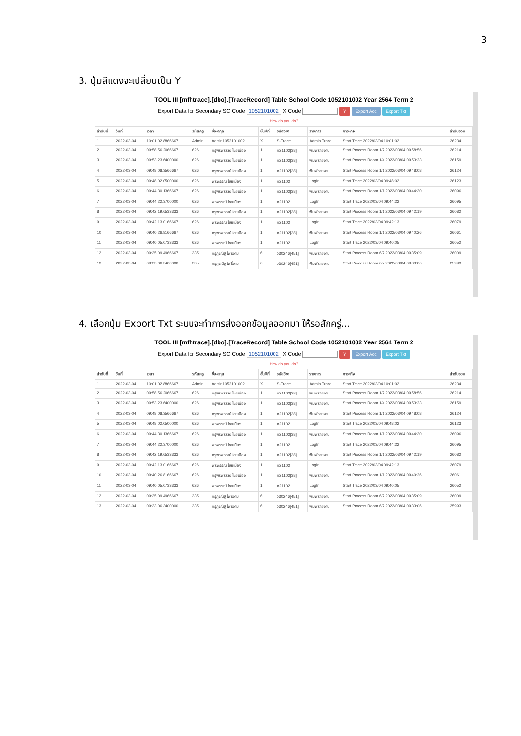3
3. ปุ่มสีแดงจะเปลี่ยนเป็น Y
TOOL III [mfhtrace].[dbo].[TraceRecord] Table School Code 1052101002 Year 2564 Term 2
Export Data for Secondary SC Code 1052101002 X Code Y Export Acc Export Txt
How do you do?
| ลำดับที่ | วันที่ | เวลา | รหัสครู | ชื่อ-สกุล | ชั้นปีที่ | รหัสวิชา | รายการ | ภาระกิจ | ลำดับรวม |
| --- | --- | --- | --- | --- | --- | --- | --- | --- | --- |
| 1 | 2022-03-04 | 10:01:02.8866667 | Admin | Admin1052101002 | X | S-Trace | Admin Trace | Start Trace 2022/03/04 10:01:02 | 26234 |
| 2 | 2022-03-04 | 09:58:56.2066667 | 626 | ครูพรพรรณ์ ไชยเมือง | 1 | ค21102[38] | พิมพ์รายงาน | Start Process Room 1/7 2022/03/04 09:58:56 | 26214 |
| 3 | 2022-03-04 | 09:53:23.6400000 | 626 | ครูพรพรรณ์ ไชยเมือง | 1 | ค21102[38] | พิมพ์รายงาน | Start Process Room 1/4 2022/03/04 09:53:23 | 26159 |
| 4 | 2022-03-04 | 09:48:08.3566667 | 626 | ครูพรพรรณ์ ไชยเมือง | 1 | ค21102[38] | พิมพ์รายงาน | Start Process Room 1/1 2022/03/04 09:48:08 | 26124 |
| 5 | 2022-03-04 | 09:48:02.0500000 | 626 | พรพรรณ์ ไชยเมือง | 1 | ค21102 | LogIn | Start Trace 2022/03/04 09:48:02 | 26123 |
| 6 | 2022-03-04 | 09:44:30.1366667 | 626 | ครูพรพรรณ์ ไชยเมือง | 1 | ค21102[38] | พิมพ์รายงาน | Start Process Room 1/1 2022/03/04 09:44:30 | 26096 |
| 7 | 2022-03-04 | 09:44:22.3700000 | 626 | พรพรรณ์ ไชยเมือง | 1 | ค21102 | LogIn | Start Trace 2022/03/04 09:44:22 | 26095 |
| 8 | 2022-03-04 | 09:42:19.6533333 | 626 | ครูพรพรรณ์ ไชยเมือง | 1 | ค21102[38] | พิมพ์รายงาน | Start Process Room 1/1 2022/03/04 09:42:19 | 26082 |
| 9 | 2022-03-04 | 09:42:13.0166667 | 626 | พรพรรณ์ ไชยเมือง | 1 | ค21102 | LogIn | Start Trace 2022/03/04 09:42:13 | 26079 |
| 10 | 2022-03-04 | 09:40:26.8166667 | 626 | ครูพรพรรณ์ ไชยเมือง | 1 | ค21102[38] | พิมพ์รายงาน | Start Process Room 1/1 2022/03/04 09:40:26 | 26061 |
| 11 | 2022-03-04 | 09:40:05.0733333 | 626 | พรพรรณ์ ไชยเมือง | 1 | ค21102 | LogIn | Start Trace 2022/03/04 09:40:05 | 26052 |
| 12 | 2022-03-04 | 09:35:09.4966667 | 335 | ครูฎวณัฐ โพธิ์งาม | 6 | ว30246[451] | พิมพ์รายงาน | Start Process Room 6/7 2022/03/04 09:35:09 | 26009 |
| 13 | 2022-03-04 | 09:33:06.3400000 | 335 | ครูฎวณัฐ โพธิ์งาม | 6 | ว30246[451] | พิมพ์รายงาน | Start Process Room 6/7 2022/03/04 09:33:06 | 25993 |
4. เลือกปุ่ม Export Txt ระบบจะทำการส่งออกข้อมูลออกมา ให้รอสักครู่...
TOOL III [mfhtrace].[dbo].[TraceRecord] Table School Code 1052101002 Year 2564 Term 2
Export Data for Secondary SC Code 1052101002 X Code Y Export Acc Export Txt
How do you do?
| ลำดับที่ | วันที่ | เวลา | รหัสครู | ชื่อ-สกุล | ชั้นปีที่ | รหัสวิชา | รายการ | ภาระกิจ | ลำดับรวม |
| --- | --- | --- | --- | --- | --- | --- | --- | --- | --- |
| 1 | 2022-03-04 | 10:01:02.8866667 | Admin | Admin1052101002 | X | S-Trace | Admin Trace | Start Trace 2022/03/04 10:01:02 | 26234 |
| 2 | 2022-03-04 | 09:58:56.2066667 | 626 | ครูพรพรรณ์ ไชยเมือง | 1 | ค21102[38] | พิมพ์รายงาน | Start Process Room 1/7 2022/03/04 09:58:56 | 26214 |
| 3 | 2022-03-04 | 09:53:23.6400000 | 626 | ครูพรพรรณ์ ไชยเมือง | 1 | ค21102[38] | พิมพ์รายงาน | Start Process Room 1/4 2022/03/04 09:53:23 | 26159 |
| 4 | 2022-03-04 | 09:48:08.3566667 | 626 | ครูพรพรรณ์ ไชยเมือง | 1 | ค21102[38] | พิมพ์รายงาน | Start Process Room 1/1 2022/03/04 09:48:08 | 26124 |
| 5 | 2022-03-04 | 09:48:02.0500000 | 626 | พรพรรณ์ ไชยเมือง | 1 | ค21102 | LogIn | Start Trace 2022/03/04 09:48:02 | 26123 |
| 6 | 2022-03-04 | 09:44:30.1366667 | 626 | ครูพรพรรณ์ ไชยเมือง | 1 | ค21102[38] | พิมพ์รายงาน | Start Process Room 1/1 2022/03/04 09:44:30 | 26096 |
| 7 | 2022-03-04 | 09:44:22.3700000 | 626 | พรพรรณ์ ไชยเมือง | 1 | ค21102 | LogIn | Start Trace 2022/03/04 09:44:22 | 26095 |
| 8 | 2022-03-04 | 09:42:19.6533333 | 626 | ครูพรพรรณ์ ไชยเมือง | 1 | ค21102[38] | พิมพ์รายงาน | Start Process Room 1/1 2022/03/04 09:42:19 | 26082 |
| 9 | 2022-03-04 | 09:42:13.0166667 | 626 | พรพรรณ์ ไชยเมือง | 1 | ค21102 | LogIn | Start Trace 2022/03/04 09:42:13 | 26079 |
| 10 | 2022-03-04 | 09:40:26.8166667 | 626 | ครูพรพรรณ์ ไชยเมือง | 1 | ค21102[38] | พิมพ์รายงาน | Start Process Room 1/1 2022/03/04 09:40:26 | 26061 |
| 11 | 2022-03-04 | 09:40:05.0733333 | 626 | พรพรรณ์ ไชยเมือง | 1 | ค21102 | LogIn | Start Trace 2022/03/04 09:40:05 | 26052 |
| 12 | 2022-03-04 | 09:35:09.4966667 | 335 | ครูฎวณัฐ โพธิ์งาม | 6 | ว30246[451] | พิมพ์รายงาน | Start Process Room 6/7 2022/03/04 09:35:09 | 26009 |
| 13 | 2022-03-04 | 09:33:06.3400000 | 335 | ครูฎวณัฐ โพธิ์งาม | 6 | ว30246[451] | พิมพ์รายงาน | Start Process Room 6/7 2022/03/04 09:33:06 | 25993 |